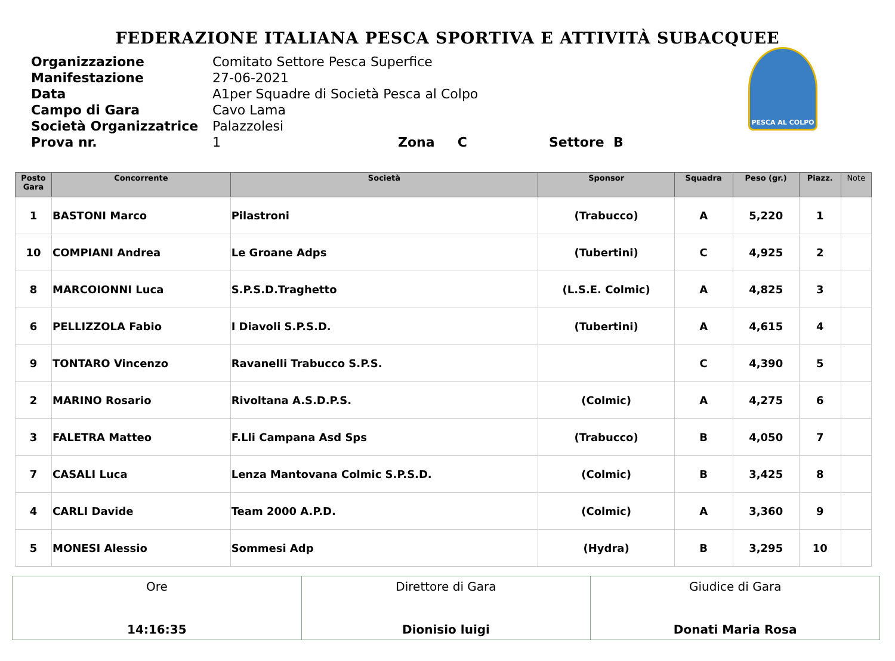FEDERAZIONE ITALIANA PESCA SPORTIVA E ATTIVITÀ SUBACQUEE
| Organizzazione | Comitato Settore Pesca Superfice |
| Manifestazione | 27-06-2021 |
| Data | A1per Squadre di Società Pesca al Colpo |
| Campo di Gara | Cavo Lama |
| Società Organizzatrice | Palazzolesi |
| Prova nr. | 1 Zona C Settore B |
PESCA AL COLPO
| Posto Gara | Concorrente | Società | Sponsor | Squadra | Peso (gr.) | Piazz. | Note |
| --- | --- | --- | --- | --- | --- | --- | --- |
| 1 | BASTONI Marco | Pilastroni | (Trabucco) | A | 5,220 | 1 | |
| 10 | COMPIANI Andrea | Le Groane Adps | (Tubertini) | C | 4,925 | 2 | |
| 8 | MARCOIONNI Luca | S.P.S.D.Traghetto | (L.S.E. Colmic) | A | 4,825 | 3 | |
| 6 | PELLIZZOLA Fabio | I Diavoli S.P.S.D. | (Tubertini) | A | 4,615 | 4 | |
| 9 | TONTARO Vincenzo | Ravanelli Trabucco S.P.S. | | C | 4,390 | 5 | |
| 2 | MARINO Rosario | Rivoltana A.S.D.P.S. | (Colmic) | A | 4,275 | 6 | |
| 3 | FALETRA Matteo | F.Lli Campana Asd Sps | (Trabucco) | B | 4,050 | 7 | |
| 7 | CASALI Luca | Lenza Mantovana Colmic S.P.S.D. | (Colmic) | B | 3,425 | 8 | |
| 4 | CARLI Davide | Team 2000 A.P.D. | (Colmic) | A | 3,360 | 9 | |
| 5 | MONESI Alessio | Sommesi Adp | (Hydra) | B | 3,295 | 10 | |
| Ore 14:16:35 | Direttore di Gara Dionisio luigi | Giudice di Gara Donati Maria Rosa |